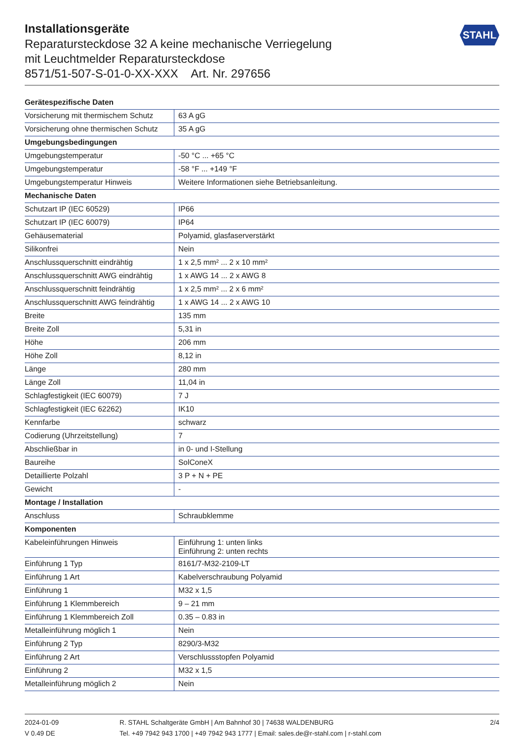Installationsgeräte
Reparatursteckdose 32 A keine mechanische Verriegelung
mit Leuchtmelder Reparatursteckdose
8571/51-507-S-01-0-XX-XXX Art. Nr. 297656
STAHL
| Gerätespezifische Daten | |
| --- | --- |
| Vorsicherung mit thermischem Schutz | 63 A gG |
| Vorsicherung ohne thermischen Schutz | 35 A gG |
| Umgebungsbedingungen | |
| Umgebungstemperatur | -50 °C ... +65 °C |
| Umgebungstemperatur | -58 °F ... +149 °F |
| Umgebungstemperatur Hinweis | Weitere Informationen siehe Betriebsanleitung. |
| Mechanische Daten | |
| Schutzart IP (IEC 60529) | IP66 |
| Schutzart IP (IEC 60079) | IP64 |
| Gehäusematerial | Polyamid, glasfaserverstärkt |
| Silikonfrei | Nein |
| Anschlussquerschnitt eindrähtig | 1 x 2,5 mm² ... 2 x 10 mm² |
| Anschlussquerschnitt AWG eindrähtig | 1 x AWG 14 ... 2 x AWG 8 |
| Anschlussquerschnitt feindrähtig | 1 x 2,5 mm² ... 2 x 6 mm² |
| Anschlussquerschnitt AWG feindrähtig | 1 x AWG 14 ... 2 x AWG 10 |
| Breite | 135 mm |
| Breite Zoll | 5,31 in |
| Höhe | 206 mm |
| Höhe Zoll | 8,12 in |
| Länge | 280 mm |
| Länge Zoll | 11,04 in |
| Schlagfestigkeit (IEC 60079) | 7 J |
| Schlagfestigkeit (IEC 62262) | IK10 |
| Kennfarbe | schwarz |
| Codierung (Uhrzeitstellung) | 7 |
| Abschließbar in | in 0- und I-Stellung |
| Baureihe | SolConeX |
| Detaillierte Polzahl | 3 P + N + PE |
| Gewicht | - |
| Montage / Installation | |
| Anschluss | Schraubklemme |
| Komponenten | |
| Kabeleinführungen Hinweis | Einführung 1: unten links Einführung 2: unten rechts |
| Einführung 1 Typ | 8161/7-M32-2109-LT |
| Einführung 1 Art | Kabelverschraubung Polyamid |
| Einführung 1 | M32 x 1,5 |
| Einführung 1 Klemmbereich | 9 – 21 mm |
| Einführung 1 Klemmbereich Zoll | 0.35 – 0.83 in |
| Metalleinführung möglich 1 | Nein |
| Einführung 2 Typ | 8290/3-M32 |
| Einführung 2 Art | Verschlussstopfen Polyamid |
| Einführung 2 | M32 x 1,5 |
| Metalleinführung möglich 2 | Nein |
2024-01-09
V 0.49 DE
R. STAHL Schaltgeräte GmbH | Am Bahnhof 30 | 74638 WALDENBURG
Tel. +49 7942 943 1700 | +49 7942 943 1777 | Email: sales.de@r-stahl.com | r-stahl.com
2/4